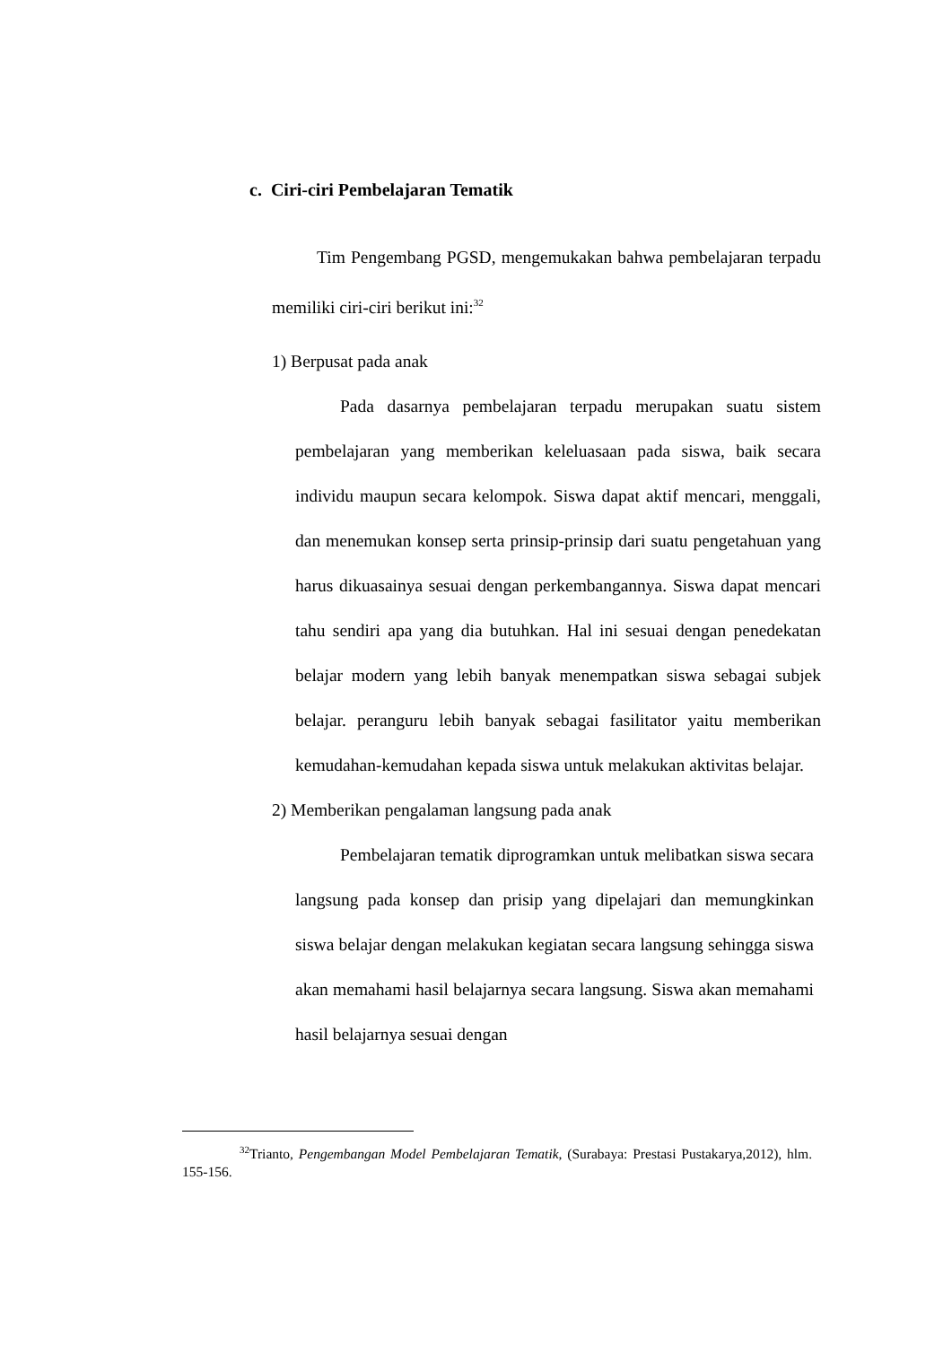c. Ciri-ciri Pembelajaran Tematik
Tim Pengembang PGSD, mengemukakan bahwa pembelajaran terpadu memiliki ciri-ciri berikut ini:<sup>32</sup>
1) Berpusat pada anak
Pada dasarnya pembelajaran terpadu merupakan suatu sistem pembelajaran yang memberikan keleluasaan pada siswa, baik secara individu maupun secara kelompok. Siswa dapat aktif mencari, menggali, dan menemukan konsep serta prinsip-prinsip dari suatu pengetahuan yang harus dikuasainya sesuai dengan perkembangannya. Siswa dapat mencari tahu sendiri apa yang dia butuhkan. Hal ini sesuai dengan penedekatan belajar modern yang lebih banyak menempatkan siswa sebagai subjek belajar. peranguru lebih banyak sebagai fasilitator yaitu memberikan kemudahan-kemudahan kepada siswa untuk melakukan aktivitas belajar.
2) Memberikan pengalaman langsung pada anak
Pembelajaran tematik diprogramkan untuk melibatkan siswa secara langsung pada konsep dan prisip yang dipelajari dan memungkinkan siswa belajar dengan melakukan kegiatan secara langsung sehingga siswa akan memahami hasil belajarnya secara langsung. Siswa akan memahami hasil belajarnya sesuai dengan
<sup>32</sup> Trianto, Pengembangan Model Pembelajaran Tematik, (Surabaya: Prestasi Pustakarya,2012), hlm. 155-156.